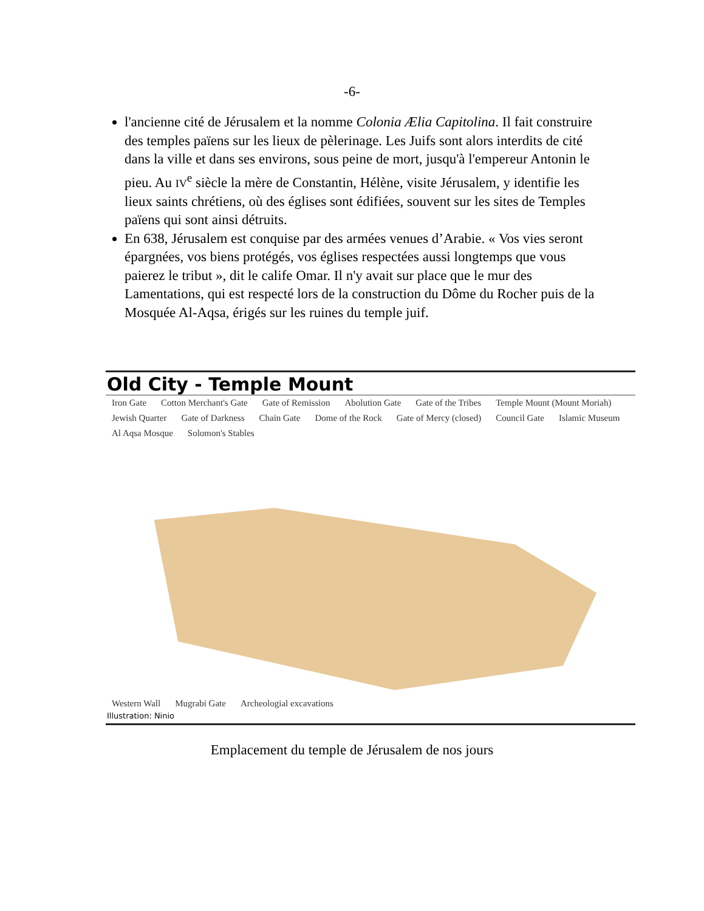-6-
l'ancienne cité de Jérusalem et la nomme Colonia Ælia Capitolina. Il fait construire des temples païens sur les lieux de pèlerinage. Les Juifs sont alors interdits de cité dans la ville et dans ses environs, sous peine de mort, jusqu'à l'empereur Antonin le pieu. Au IV<sup>e</sup> siècle la mère de Constantin, Hélène, visite Jérusalem, y identifie les lieux saints chrétiens, où des églises sont édifiées, souvent sur les sites de Temples païens qui sont ainsi détruits.
En 638, Jérusalem est conquise par des armées venues d’Arabie. « Vos vies seront épargnées, vos biens protégés, vos églises respectées aussi longtemps que vous paierez le tribut », dit le calife Omar. Il n'y avait sur place que le mur des Lamentations, qui est respecté lors de la construction du Dôme du Rocher puis de la Mosquée Al-Aqsa, érigés sur les ruines du temple juif.
Old City - Temple Mount
Iron Gate Cotton Merchant's Gate Gate of Remission Abolution Gate Gate of the Tribes Temple Mount (Mount Moriah) Jewish Quarter Gate of Darkness Chain Gate Dome of the Rock Gate of Mercy (closed) Council Gate Islamic Museum Al Aqsa Mosque Solomon's Stables
Western Wall Mugrabi Gate Archeologial excavations
Illustration: Ninio
Emplacement du temple de Jérusalem de nos jours